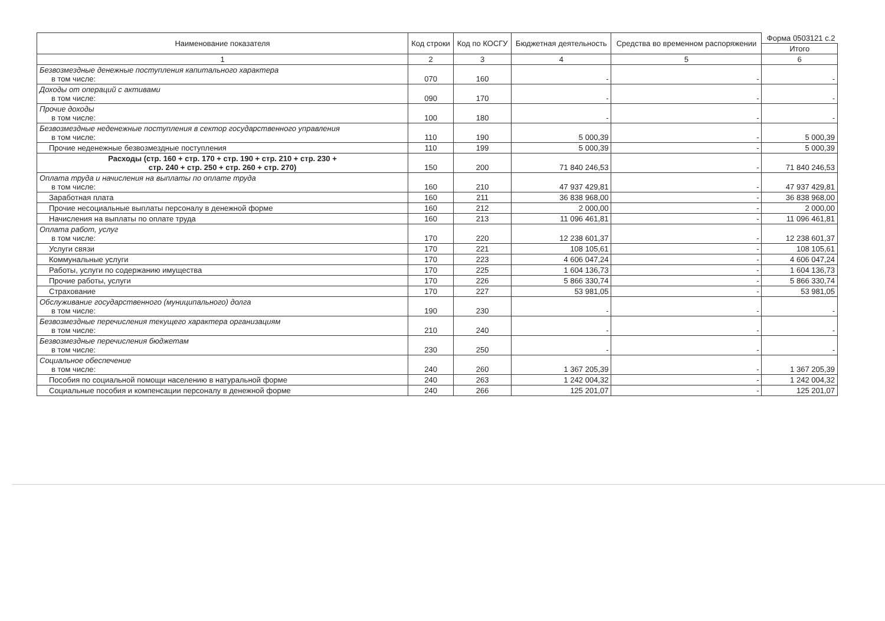| Наименование показателя | Код строки | Код по КОСГУ | Бюджетная деятельность | Средства во временном распоряжении | Форма 0503121 с.2 |
| --- | --- | --- | --- | --- | --- |
| | | | | | Итого |
| 1 | 2 | 3 | 4 | 5 | 6 |
| Безвозмездные денежные поступления капитального характера в том числе: | 070 | 160 | - | - | - |
| Доходы от операций с активами в том числе: | 090 | 170 | - | - | - |
| Прочие доходы в том числе: | 100 | 180 | - | - | - |
| Безвозмездные неденежные поступления в сектор государственного управления в том числе: | 110 | 190 | 5 000,39 | - | 5 000,39 |
| Прочие неденежные безвозмездные поступления | 110 | 199 | 5 000,39 | - | 5 000,39 |
| Расходы (стр. 160 + стр. 170 + стр. 190 + стр. 210 + стр. 230 + стр. 240 + стр. 250 + стр. 260 + стр. 270) | 150 | 200 | 71 840 246,53 | - | 71 840 246,53 |
| Оплата труда и начисления на выплаты по оплате труда в том числе: | 160 | 210 | 47 937 429,81 | - | 47 937 429,81 |
| Заработная плата | 160 | 211 | 36 838 968,00 | - | 36 838 968,00 |
| Прочие несоциальные выплаты персоналу в денежной форме | 160 | 212 | 2 000,00 | - | 2 000,00 |
| Начисления на выплаты по оплате труда | 160 | 213 | 11 096 461,81 | - | 11 096 461,81 |
| Оплата работ, услуг в том числе: | 170 | 220 | 12 238 601,37 | - | 12 238 601,37 |
| Услуги связи | 170 | 221 | 108 105,61 | - | 108 105,61 |
| Коммунальные услуги | 170 | 223 | 4 606 047,24 | - | 4 606 047,24 |
| Работы, услуги по содержанию имущества | 170 | 225 | 1 604 136,73 | - | 1 604 136,73 |
| Прочие работы, услуги | 170 | 226 | 5 866 330,74 | - | 5 866 330,74 |
| Страхование | 170 | 227 | 53 981,05 | - | 53 981,05 |
| Обслуживание государственного (муниципального) долга в том числе: | 190 | 230 | - | - | - |
| Безвозмездные перечисления текущего характера организациям в том числе: | 210 | 240 | - | - | - |
| Безвозмездные перечисления бюджетам в том числе: | 230 | 250 | - | - | - |
| Социальное обеспечение в том числе: | 240 | 260 | 1 367 205,39 | - | 1 367 205,39 |
| Пособия по социальной помощи населению в натуральной форме | 240 | 263 | 1 242 004,32 | - | 1 242 004,32 |
| Социальные пособия и компенсации персоналу в денежной форме | 240 | 266 | 125 201,07 | - | 125 201,07 |